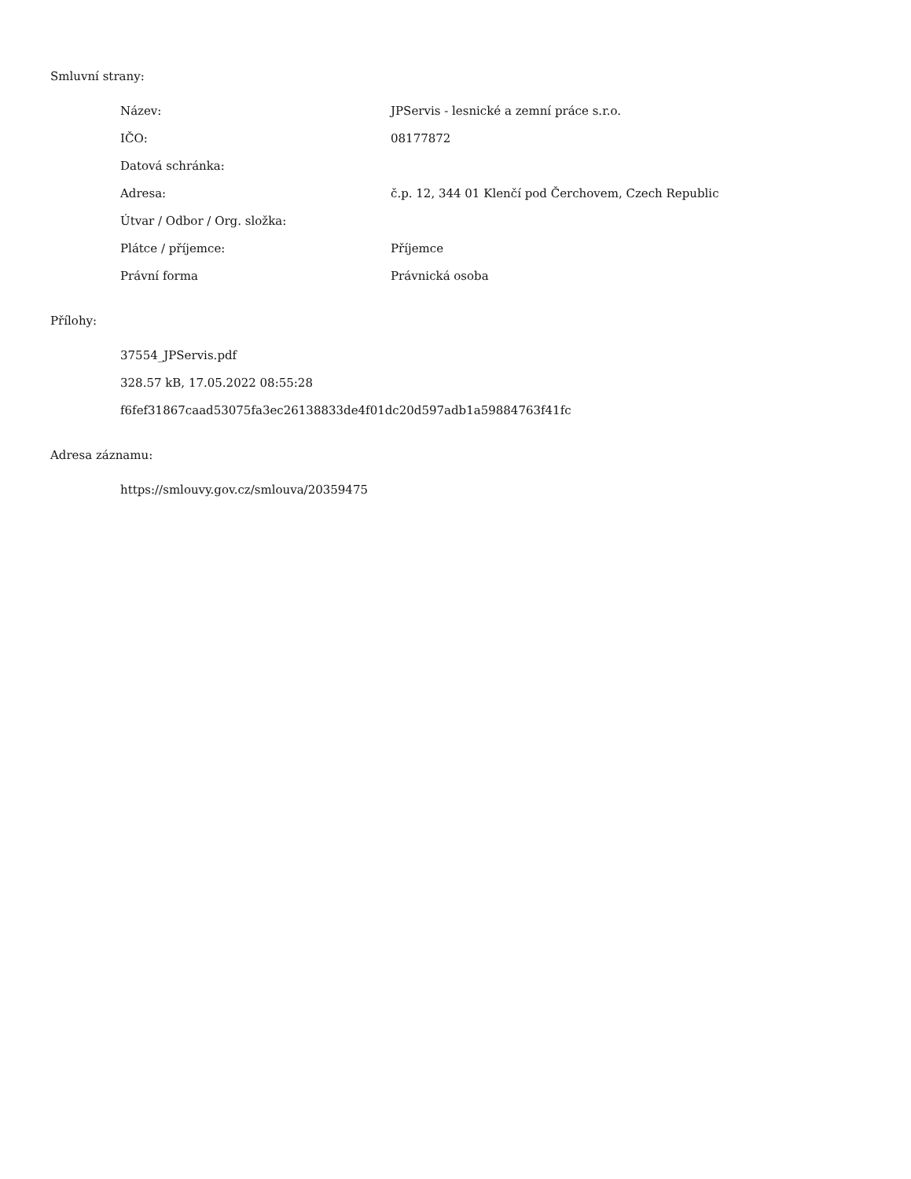Smluvní strany:
| Název: | JPServis - lesnické a zemní práce s.r.o. |
| IČO: | 08177872 |
| Datová schránka: | |
| Adresa: | č.p. 12, 344 01 Klenčí pod Čerchovem, Czech Republic |
| Útvar / Odbor / Org. složka: | |
| Plátce / příjemce: | Příjemce |
| Právní forma | Právnická osoba |
Přílohy:
37554_JPServis.pdf
328.57 kB, 17.05.2022 08:55:28
f6fef31867caad53075fa3ec26138833de4f01dc20d597adb1a59884763f41fc
Adresa záznamu:
https://smlouvy.gov.cz/smlouva/20359475